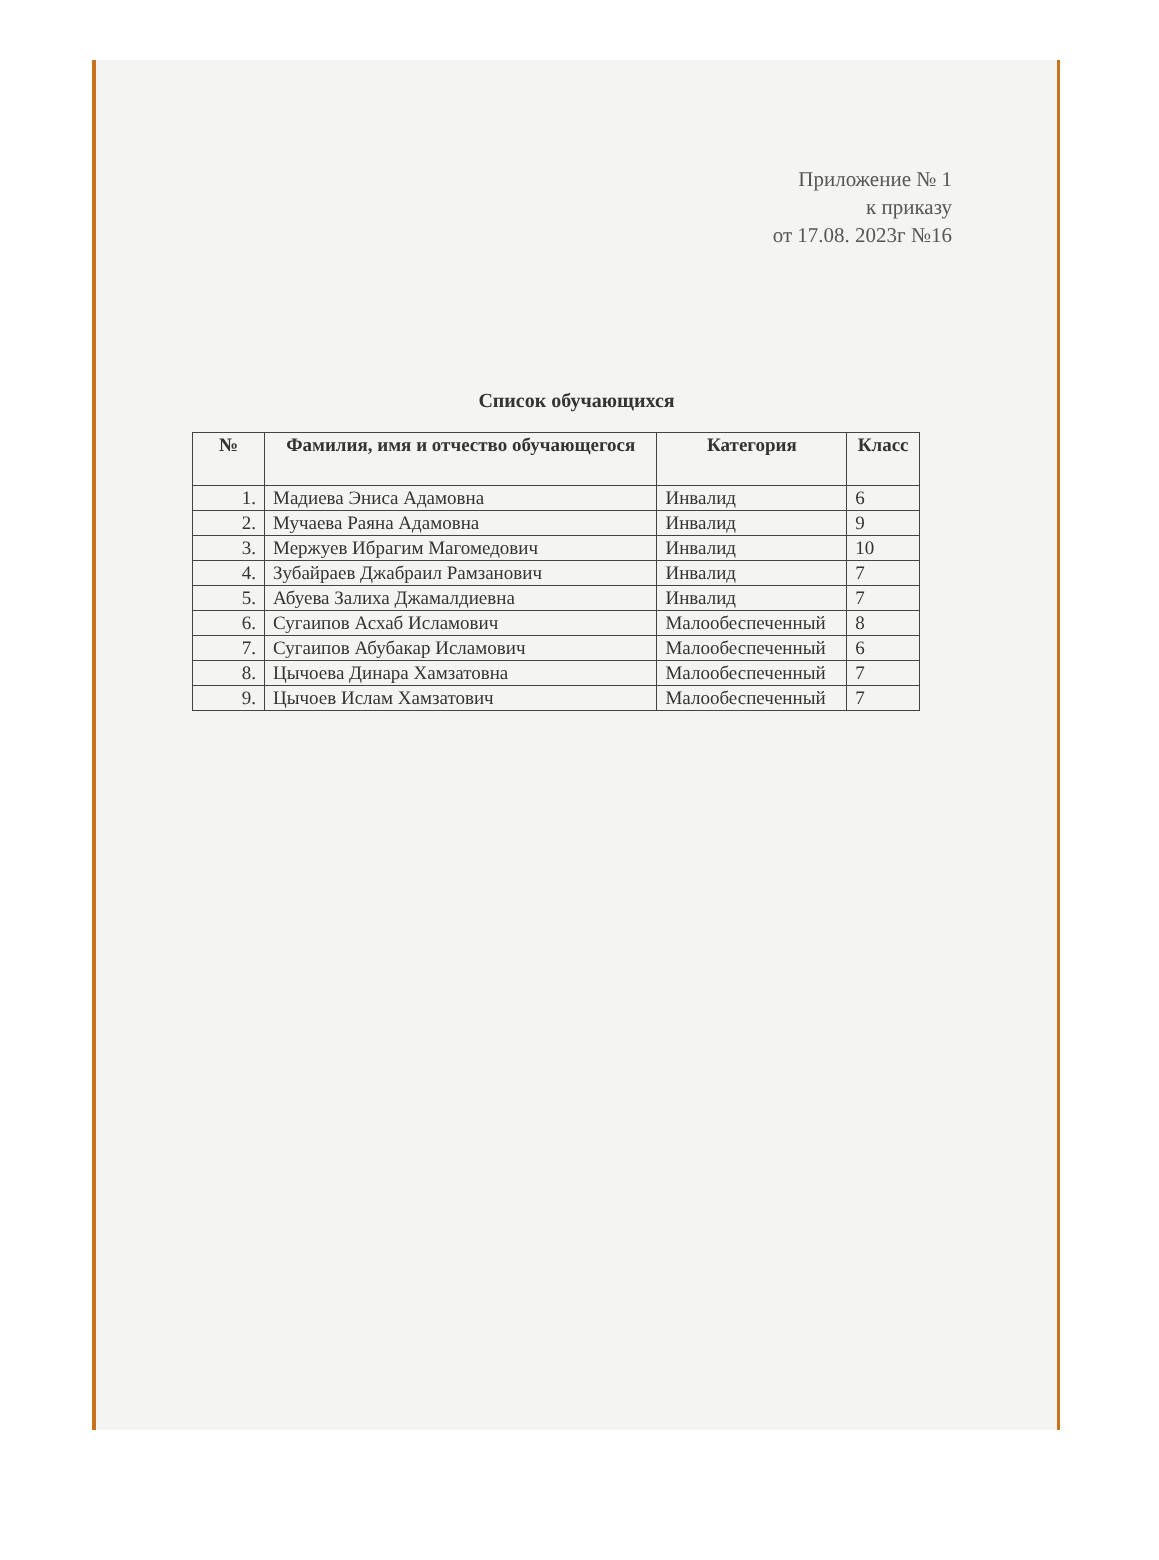Приложение № 1
к приказу
от 17.08. 2023г №16
Список обучающихся
| № | Фамилия, имя и отчество обучающегося | Категория | Класс |
| --- | --- | --- | --- |
| 1. | Мадиева Эниса Адамовна | Инвалид | 6 |
| 2. | Мучаева Раяна Адамовна | Инвалид | 9 |
| 3. | Мержуев Ибрагим Магомедович | Инвалид | 10 |
| 4. | Зубайраев Джабраил Рамзанович | Инвалид | 7 |
| 5. | Абуева Залиха Джамалдиевна | Инвалид | 7 |
| 6. | Сугаипов Асхаб Исламович | Малообеспеченный | 8 |
| 7. | Сугаипов Абубакар Исламович | Малообеспеченный | 6 |
| 8. | Цычоева Динара Хамзатовна | Малообеспеченный | 7 |
| 9. | Цычоев Ислам Хамзатович | Малообеспеченный | 7 |